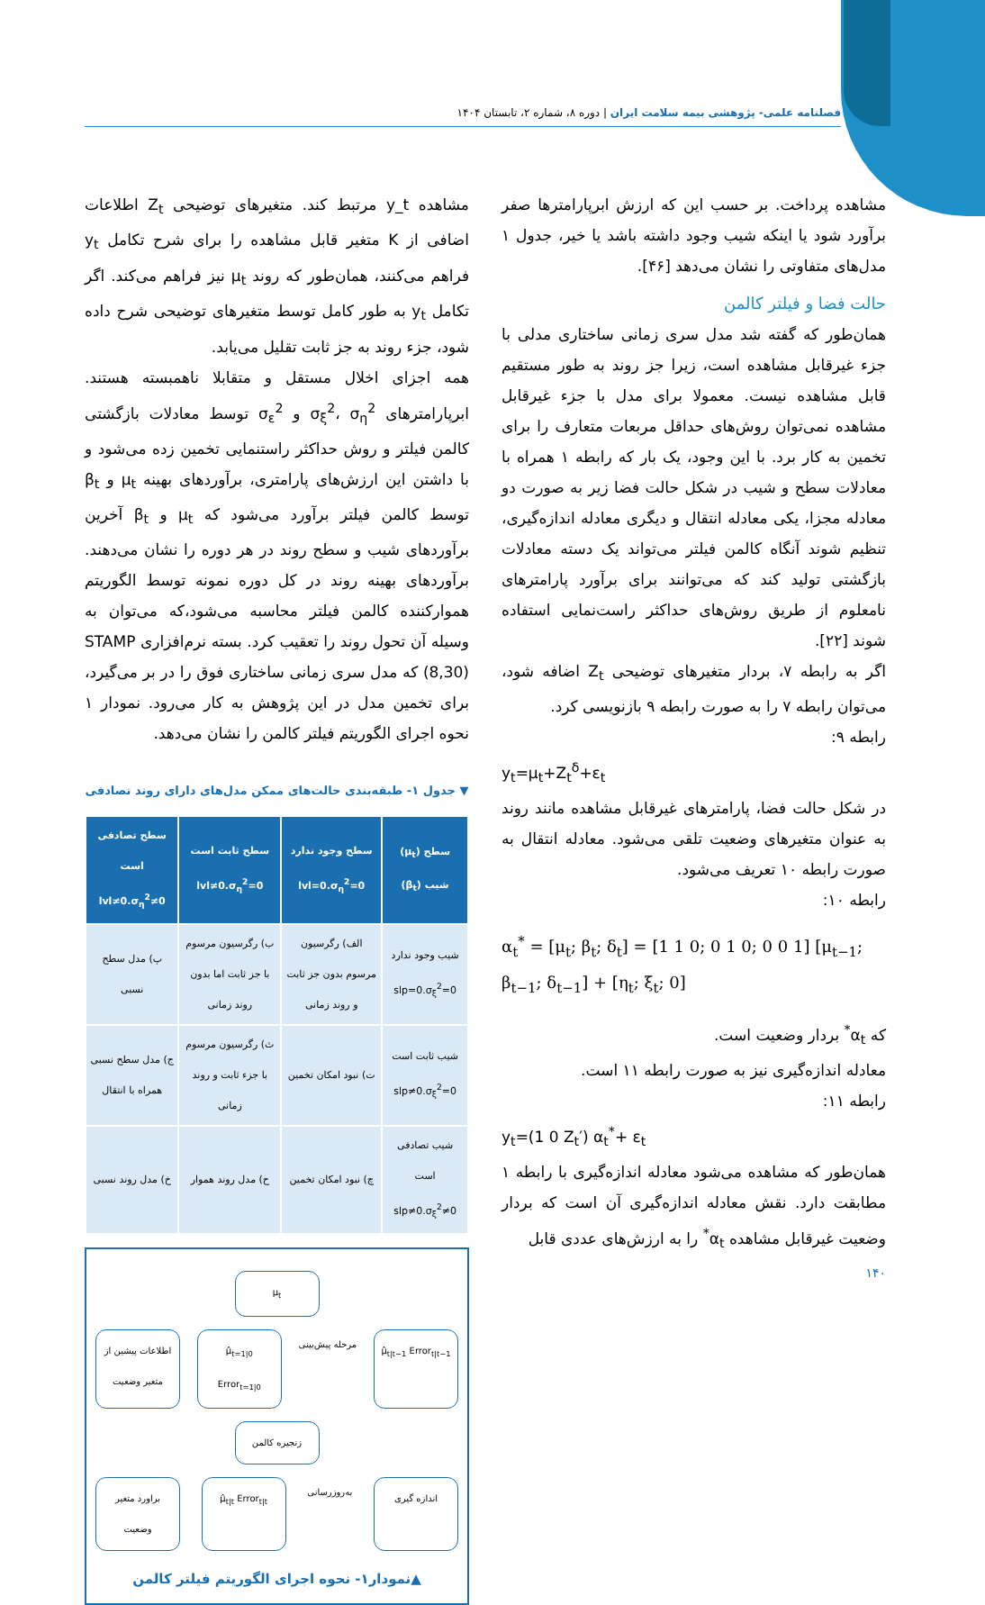فصلنامه علمی- پژوهشی بیمه سلامت ایران | دوره ۸، شماره ۲، تابستان ۱۴۰۴
مشاهده پرداخت. بر حسب این که ارزش ابرپارامترها صفر برآورد شود یا اینکه شیب وجود داشته باشد یا خیر، جدول ۱ مدل‌های متفاوتی را نشان می‌دهد [۴۶].
حالت فضا و فیلتر کالمن
همان‌طور که گفته شد مدل سری زمانی ساختاری مدلی با جزء غیرقابل مشاهده است، زیرا جز روند به طور مستقیم قابل مشاهده نیست. معمولا برای مدل با جزء غیرقابل مشاهده نمی‌توان روش‌های حداقل مربعات متعارف را برای تخمین به کار برد. با این وجود، یک بار که رابطه ۱ همراه با معادلات سطح و شیب در شکل حالت فضا زیر به صورت دو معادله مجزا، یکی معادله انتقال و دیگری معادله اندازه‌گیری، تنظیم شوند آنگاه کالمن فیلتر می‌تواند یک دسته معادلات بازگشتی تولید کند که می‌توانند برای برآورد پارامترهای نامعلوم از طریق روش‌های حداکثر راست‌نمایی استفاده شوند [۲۲].
اگر به رابطه ۷، بردار متغیرهای توضیحی Z<sub>t</sub> اضافه شود، می‌توان رابطه ۷ را به صورت رابطه ۹ بازنویسی کرد.
رابطه ۹:
y<sub>t</sub>=μ<sub>t</sub>+Z<sub>t</sub><sup>δ</sup>+ε<sub>t</sub>
در شکل حالت فضا، پارامترهای غیرقابل مشاهده مانند روند به عنوان متغیرهای وضعیت تلقی می‌شود. معادله انتقال به صورت رابطه ۱۰ تعریف می‌شود.
رابطه ۱۰:
α<sub>t</sub><sup>*</sup> = [μ<sub>t</sub>; β<sub>t</sub>; δ<sub>t</sub>] = [1 1 0; 0 1 0; 0 0 1] [μ<sub>t−1</sub>; β<sub>t−1</sub>; δ<sub>t−1</sub>] + [η<sub>t</sub>; ξ<sub>t</sub>; 0]
که α<sub>t</sub><sup>*</sup> بردار وضعیت است.
معادله اندازه‌گیری نیز به صورت رابطه ۱۱ است.
رابطه ۱۱:
y<sub>t</sub>=(1 0 Z<sub>t</sub>′) α<sub>t</sub><sup>*</sup>+ ε<sub>t</sub>
همان‌طور که مشاهده می‌شود معادله اندازه‌گیری با رابطه ۱ مطابقت دارد. نقش معادله اندازه‌گیری آن است که بردار وضعیت غیرقابل مشاهده α<sub>t</sub><sup>*</sup> را به ارزش‌های عددی قابل
مشاهده y_t مرتبط کند. متغیرهای توضیحی Z<sub>t</sub> اطلاعات اضافی از K متغیر قابل مشاهده را برای شرح تکامل y<sub>t</sub> فراهم می‌کنند، همان‌طور که روند μ<sub>t</sub> نیز فراهم می‌کند. اگر تکامل y<sub>t</sub> به طور کامل توسط متغیرهای توضیحی شرح داده شود، جزء روند به جز ثابت تقلیل می‌یابد.
همه اجزای اخلال مستقل و متقابلا ناهمبسته هستند. ابرپارامترهای σ<sub>ξ</sub><sup>2</sup>، σ<sub>η</sub><sup>2</sup> و σ<sub>ε</sub><sup>2</sup> توسط معادلات بازگشتی کالمن فیلتر و روش حداکثر راستنمایی تخمین زده می‌شود و با داشتن این ارزش‌های پارامتری، برآوردهای بهینه μ<sub>t</sub> و β<sub>t</sub> توسط کالمن فیلتر برآورد می‌شود که μ<sub>t</sub> و β<sub>t</sub> آخرین برآوردهای شیب و سطح روند در هر دوره را نشان می‌دهند. برآوردهای بهینه روند در کل دوره نمونه توسط الگوریتم هموارکننده کالمن فیلتر محاسبه می‌شود،که می‌توان به وسیله آن تحول روند را تعقیب کرد. بسته نرم‌افزاری STAMP (8,30) که مدل سری زمانی ساختاری فوق را در بر می‌گیرد، برای تخمین مدل در این پژوهش به کار می‌رود. نمودار ۱ نحوه اجرای الگوریتم فیلتر کالمن را نشان می‌دهد.
▼ جدول ۱- طبقه‌بندی حالت‌های ممکن مدل‌های دارای روند تصادفی
| سطح (μ<sub>t</sub>) شیب (β<sub>t</sub>) | سطح وجود ندارد lvl=0.σ<sub>η</sub><sup>2</sup>=0 | سطح ثابت است lvl≠0.σ<sub>η</sub><sup>2</sup>=0 | سطح تصادفی است lvl≠0.σ<sub>η</sub><sup>2</sup>≠0 |
| --- | --- | --- | --- |
| شیب وجود ندارد slp=0.σ<sub>ξ</sub><sup>2</sup>=0 | الف) رگرسیون مرسوم بدون جز ثابت و روند زمانی | ب) رگرسیون مرسوم با جز ثابت اما بدون روند زمانی | پ) مدل سطح نسبی |
| شیب ثابت است slp≠0.σ<sub>ξ</sub><sup>2</sup>=0 | ت) نبود امکان تخمین | ث) رگرسیون مرسوم با جزء ثابت و روند زمانی | ج) مدل سطح نسبی همراه با انتقال |
| شیب تصادفی است slp≠0.σ<sub>ξ</sub><sup>2</sup>≠0 | چ) نبود امکان تخمین | ح) مدل روند هموار | خ) مدل روند نسبی |
μ<sub>t</sub>
μ̂<sub>t|t−1</sub> Error<sub>t|t−1</sub>
مرحله پیش‌بینی
μ̂<sub>t=1|0</sub> Error<sub>t=1|0</sub>
اطلاعات پیشین از متغیر وضعیت
زنجیره کالمن
اندازه گیری
به‌روزرسانی
μ̂<sub>t|t</sub> Error<sub>t|t</sub>
براورد متغیر وضعیت
▲نمودار۱- نحوه اجرای الگوریتم فیلتر کالمن
۱۴۰